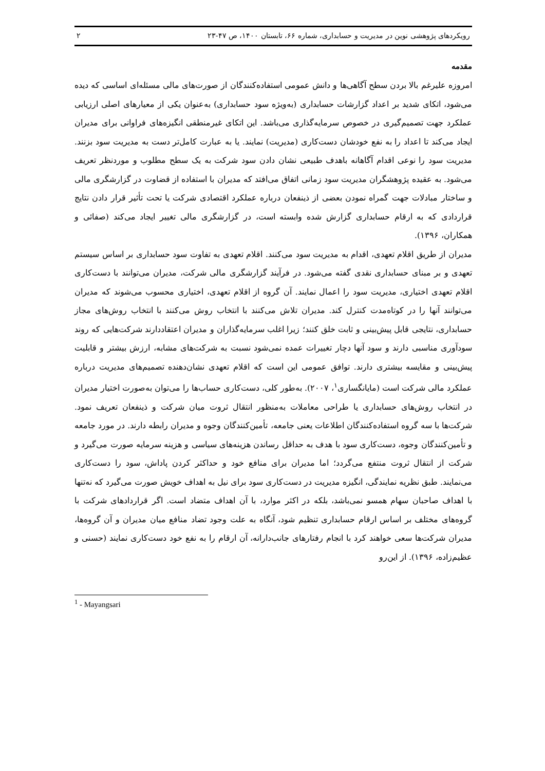رویکردهای پژوهشی نوین در مدیریت و حسابداری، شماره ۶۶، تابستان ۱۴۰۰، ص ۴۷-۲۳ ۲
مقدمه
امروزه علیرغم بالا بردن سطح آگاهی‌ها و دانش عمومی استفاده‌کنندگان از صورت‌های مالی مسئله‌ای اساسی که دیده می‌شود، اتکای شدید بر اعداد گزارشات حسابداری (به‌ویژه سود حسابداری) به‌عنوان یکی از معیارهای اصلی ارزیابی عملکرد جهت تصمیم‌گیری در خصوص سرمایه‌گذاری می‌باشد. این اتکای غیرمنطقی انگیزه‌های فراوانی برای مدیران ایجاد می‌کند تا اعداد را به نفع خودشان دست‌کاری (مدیریت) نمایند. یا به عبارت کامل‌تر دست به مدیریت سود بزنند. مدیریت سود را نوعی اقدام آگاهانه باهدف طبیعی نشان دادن سود شرکت به یک سطح مطلوب و موردنظر تعریف می‌شود. به عقیده پژوهشگران مدیریت سود زمانی اتفاق می‌افتد که مدیران با استفاده از قضاوت در گزارشگری مالی و ساختار مبادلات جهت گمراه نمودن بعضی از ذینفعان درباره عملکرد اقتصادی شرکت یا تحت تأثیر قرار دادن نتایج قراردادی که به ارقام حسابداری گزارش شده وابسته است، در گزارشگری مالی تغییر ایجاد می‌کند (صفائی و همکاران، ۱۳۹۶).
مدیران از طریق اقلام تعهدی، اقدام به مدیریت سود می‌کنند. اقلام تعهدی به تفاوت سود حسابداری بر اساس سیستم تعهدی و بر مبنای حسابداری نقدی گفته می‌شود. در فرآیند گزارشگری مالی شرکت، مدیران می‌توانند با دست‌کاری اقلام تعهدی اختیاری، مدیریت سود را اعمال نمایند. آن گروه از اقلام تعهدی، اختیاری محسوب می‌شوند که مدیران می‌توانند آنها را در کوتاه‌مدت کنترل کند. مدیران تلاش می‌کنند با انتخاب روش می‌کنند با انتخاب روش‌های مجاز حسابداری، نتایجی قابل پیش‌بینی و ثابت خلق کنند؛ زیرا اغلب سرمایه‌گذاران و مدیران اعتقاددارند شرکت‌هایی که روند سودآوری مناسبی دارند و سود آنها دچار تغییرات عمده نمی‌شود نسبت به شرکت‌های مشابه، ارزش بیشتر و قابلیت پیش‌بینی و مقایسه بیشتری دارند. توافق عمومی این است که اقلام تعهدی نشان‌دهنده تصمیم‌های مدیریت درباره عملکرد مالی شرکت است (مایانگساری<sup>۱</sup>، ۲۰۰۷). به‌طور کلی، دست‌کاری حساب‌ها را می‌توان به‌صورت اختیار مدیران در انتخاب روش‌های حسابداری یا طراحی معاملات به‌منظور انتقال ثروت میان شرکت و ذینفعان تعریف نمود. شرکت‌ها با سه گروه استفاده‌کنندگان اطلاعات یعنی جامعه، تأمین‌کنندگان وجوه و مدیران رابطه دارند. در مورد جامعه و تأمین‌کنندگان وجوه، دست‌کاری سود با هدف به حداقل رساندن هزینه‌های سیاسی و هزینه سرمایه صورت می‌گیرد و شرکت از انتقال ثروت منتفع می‌گردد؛ اما مدیران برای منافع خود و حداکثر کردن پاداش، سود را دست‌کاری می‌نمایند. طبق نظریه نمایندگی، انگیزه مدیریت در دست‌کاری سود برای نیل به اهداف خویش صورت می‌گیرد که نه‌تنها با اهداف صاحبان سهام همسو نمی‌باشد، بلکه در اکثر موارد، با آن اهداف متضاد است. اگر قراردادهای شرکت با گروه‌های مختلف بر اساس ارقام حسابداری تنظیم شود، آنگاه به علت وجود تضاد منافع میان مدیران و آن گروه‌ها، مدیران شرکت‌ها سعی خواهند کرد با انجام رفتارهای جانب‌دارانه، آن ارقام را به نفع خود دست‌کاری نمایند (حسنی و عظیم‌زاده، ۱۳۹۶). از این‌رو
<sup>1</sup> - Mayangsari